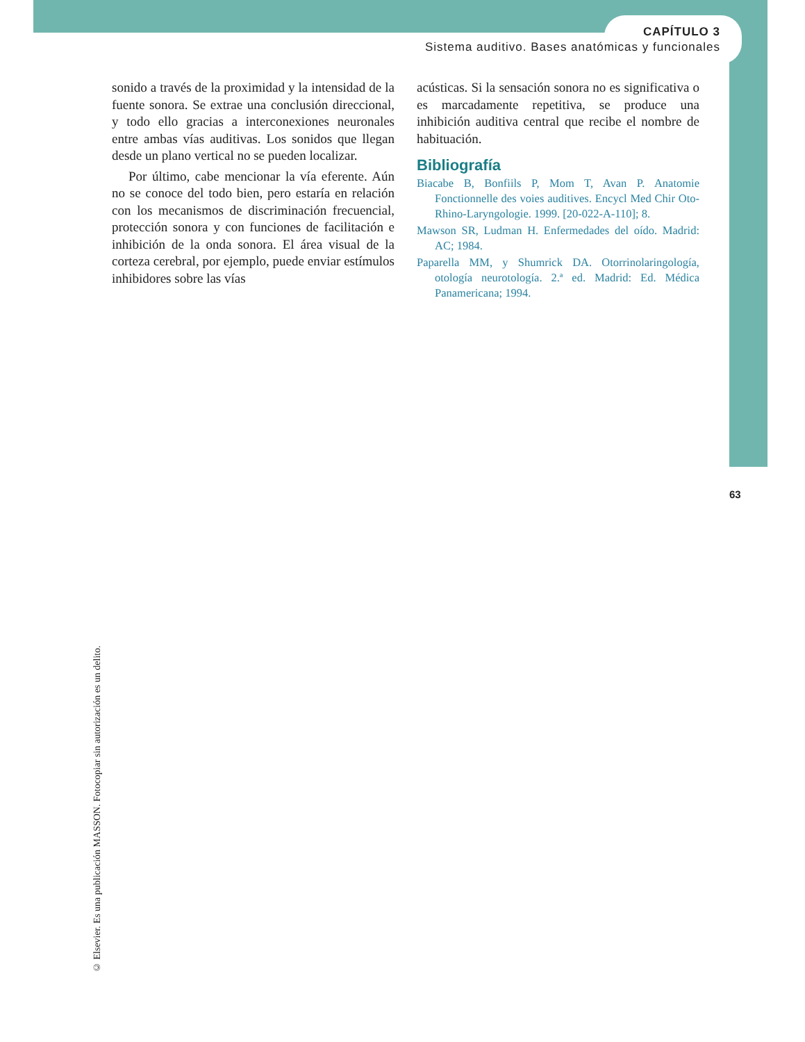CAPÍTULO 3
Sistema auditivo. Bases anatómicas y funcionales
sonido a través de la proximidad y la intensidad de la fuente sonora. Se extrae una conclusión direccional, y todo ello gracias a interconexiones neuronales entre ambas vías auditivas. Los sonidos que llegan desde un plano vertical no se pueden localizar.
Por último, cabe mencionar la vía eferente. Aún no se conoce del todo bien, pero estaría en relación con los mecanismos de discriminación frecuencial, protección sonora y con funciones de facilitación e inhibición de la onda sonora. El área visual de la corteza cerebral, por ejemplo, puede enviar estímulos inhibidores sobre las vías
acústicas. Si la sensación sonora no es significativa o es marcadamente repetitiva, se produce una inhibición auditiva central que recibe el nombre de habituación.
Bibliografía
Biacabe B, Bonfiils P, Mom T, Avan P. Anatomie Fonctionnelle des voies auditives. Encycl Med Chir Oto-Rhino-Laryngologie. 1999. [20-022-A-110]; 8.
Mawson SR, Ludman H. Enfermedades del oído. Madrid: AC; 1984.
Paparella MM, y Shumrick DA. Otorrinolaringología, otología neurotología. 2.ª ed. Madrid: Ed. Médica Panamericana; 1994.
63
© Elsevier. Es una publicación MASSON. Fotocopiar sin autorización es un delito.